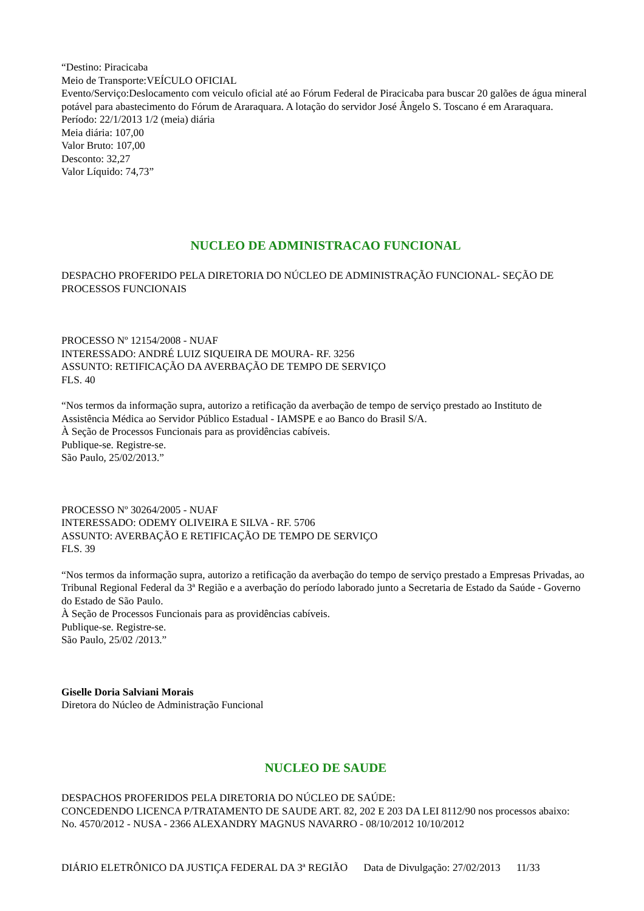“Destino: Piracicaba
Meio de Transporte:VEÍCULO OFICIAL
Evento/Serviço:Deslocamento com veiculo oficial até ao Fórum Federal de Piracicaba para buscar 20 galões de água mineral potável para abastecimento do Fórum de Araraquara. A lotação do servidor José Ângelo S. Toscano é em Araraquara.
Período: 22/1/2013 1/2 (meia) diária
Meia diária: 107,00
Valor Bruto: 107,00
Desconto: 32,27
Valor Líquido: 74,73”
NUCLEO DE ADMINISTRACAO FUNCIONAL
DESPACHO PROFERIDO PELA DIRETORIA DO NÚCLEO DE ADMINISTRAÇÃO FUNCIONAL- SEÇÃO DE PROCESSOS FUNCIONAIS
PROCESSO Nº 12154/2008 - NUAF
INTERESSADO: ANDRÉ LUIZ SIQUEIRA DE MOURA- RF. 3256
ASSUNTO: RETIFICAÇÃO DA AVERBAÇÃO DE TEMPO DE SERVIÇO
FLS. 40
“Nos termos da informação supra, autorizo a retificação da averbação de tempo de serviço prestado ao Instituto de Assistência Médica ao Servidor Público Estadual - IAMSPE e ao Banco do Brasil S/A.
À Seção de Processos Funcionais para as providências cabíveis.
Publique-se. Registre-se.
São Paulo, 25/02/2013.”
PROCESSO Nº 30264/2005 - NUAF
INTERESSADO: ODEMY OLIVEIRA E SILVA - RF. 5706
ASSUNTO: AVERBAÇÃO E RETIFICAÇÃO DE TEMPO DE SERVIÇO
FLS. 39
“Nos termos da informação supra, autorizo a retificação da averbação do tempo de serviço prestado a Empresas Privadas, ao Tribunal Regional Federal da 3ª Região e a averbação do período laborado junto a Secretaria de Estado da Saúde - Governo do Estado de São Paulo.
À Seção de Processos Funcionais para as providências cabíveis.
Publique-se. Registre-se.
São Paulo, 25/02 /2013.”
Giselle Doria Salviani Morais
Diretora do Núcleo de Administração Funcional
NUCLEO DE SAUDE
DESPACHOS PROFERIDOS PELA DIRETORIA DO NÚCLEO DE SAÚDE:
CONCEDENDO LICENCA P/TRATAMENTO DE SAUDE ART. 82, 202 E 203 DA LEI 8112/90 nos processos abaixo:
No. 4570/2012 - NUSA - 2366 ALEXANDRY MAGNUS NAVARRO - 08/10/2012 10/10/2012
DIÁRIO ELETRÔNICO DA JUSTIÇA FEDERAL DA 3ª REGIÃO Data de Divulgação: 27/02/2013 11/33